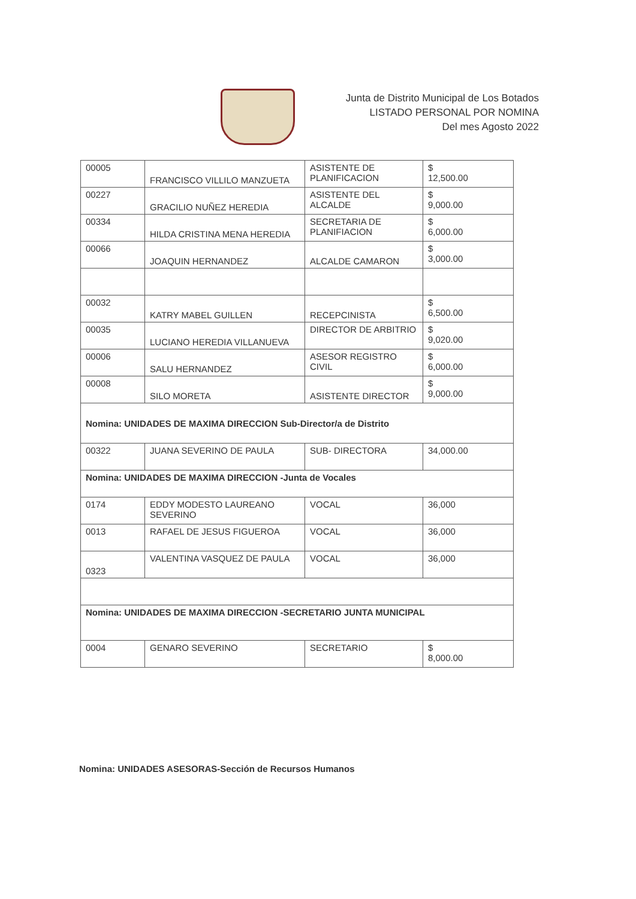Junta de Distrito Municipal de Los Botados
LISTADO PERSONAL POR NOMINA
Del mes Agosto 2022
| 00005 | FRANCISCO VILLILO MANZUETA | ASISTENTE DE PLANIFICACION | $ 12,500.00 |
| 00227 | GRACILIO NUÑEZ HEREDIA | ASISTENTE DEL ALCALDE | $ 9,000.00 |
| 00334 | HILDA CRISTINA MENA HEREDIA | SECRETARIA DE PLANIFIACION | $ 6,000.00 |
| 00066 | JOAQUIN HERNANDEZ | ALCALDE CAMARON | $ 3,000.00 |
| 00032 | KATRY MABEL GUILLEN | RECEPCINISTA | $ 6,500.00 |
| 00035 | LUCIANO HEREDIA VILLANUEVA | DIRECTOR DE ARBITRIO | $ 9,020.00 |
| 00006 | SALU HERNANDEZ | ASESOR REGISTRO CIVIL | $ 6,000.00 |
| 00008 | SILO MORETA | ASISTENTE DIRECTOR | $ 9,000.00 |
| Nomina: UNIDADES DE MAXIMA DIRECCION Sub-Director/a de Distrito | | | |
| 00322 | JUANA SEVERINO DE PAULA | SUB- DIRECTORA | 34,000.00 |
| Nomina: UNIDADES DE MAXIMA DIRECCION -Junta de Vocales | | | |
| 0174 | EDDY MODESTO LAUREANO SEVERINO | VOCAL | 36,000 |
| 0013 | RAFAEL DE JESUS FIGUEROA | VOCAL | 36,000 |
| 0323 | VALENTINA VASQUEZ DE PAULA | VOCAL | 36,000 |
| Nomina: UNIDADES DE MAXIMA DIRECCION -SECRETARIO JUNTA MUNICIPAL | | | |
| 0004 | GENARO SEVERINO | SECRETARIO | $ 8,000.00 |
Nomina: UNIDADES ASESORAS-Sección de Recursos Humanos